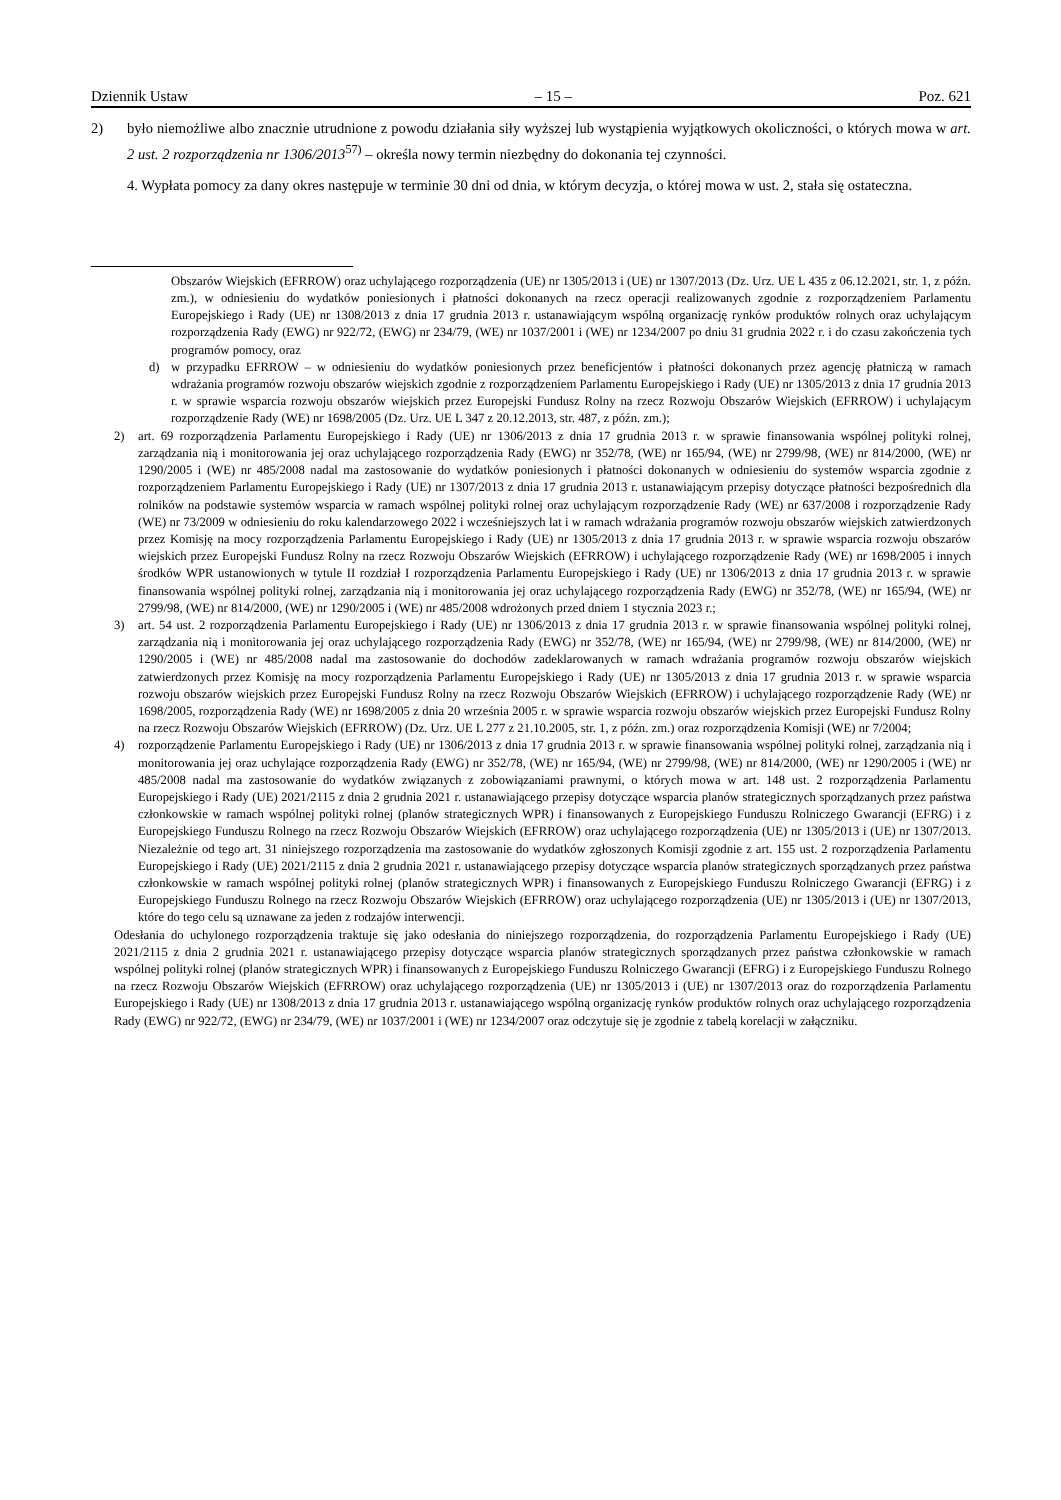Dziennik Ustaw – 15 – Poz. 621
2) było niemożliwe albo znacznie utrudnione z powodu działania siły wyższej lub wystąpienia wyjątkowych okoliczności, o których mowa w art. 2 ust. 2 rozporządzenia nr 1306/2013<sup>57)</sup> – określa nowy termin niezbędny do dokonania tej czynności.
4. Wypłata pomocy za dany okres następuje w terminie 30 dni od dnia, w którym decyzja, o której mowa w ust. 2, stała się ostateczna.
Obszarów Wiejskich (EFRROW) oraz uchylającego rozporządzenia (UE) nr 1305/2013 i (UE) nr 1307/2013 (Dz. Urz. UE L 435 z 06.12.2021, str. 1, z późn. zm.), w odniesieniu do wydatków poniesionych i płatności dokonanych na rzecz operacji realizowanych zgodnie z rozporządzeniem Parlamentu Europejskiego i Rady (UE) nr 1308/2013 z dnia 17 grudnia 2013 r. ustanawiającym wspólną organizację rynków produktów rolnych oraz uchylającym rozporządzenia Rady (EWG) nr 922/72, (EWG) nr 234/79, (WE) nr 1037/2001 i (WE) nr 1234/2007 po dniu 31 grudnia 2022 r. i do czasu zakończenia tych programów pomocy, oraz
d) w przypadku EFRROW – w odniesieniu do wydatków poniesionych przez beneficjentów i płatności dokonanych przez agencję płatniczą w ramach wdrażania programów rozwoju obszarów wiejskich zgodnie z rozporządzeniem Parlamentu Europejskiego i Rady (UE) nr 1305/2013 z dnia 17 grudnia 2013 r. w sprawie wsparcia rozwoju obszarów wiejskich przez Europejski Fundusz Rolny na rzecz Rozwoju Obszarów Wiejskich (EFRROW) i uchylającym rozporządzenie Rady (WE) nr 1698/2005 (Dz. Urz. UE L 347 z 20.12.2013, str. 487, z późn. zm.);
2) art. 69 rozporządzenia Parlamentu Europejskiego i Rady (UE) nr 1306/2013 z dnia 17 grudnia 2013 r. w sprawie finansowania wspólnej polityki rolnej, zarządzania nią i monitorowania jej oraz uchylającego rozporządzenia Rady (EWG) nr 352/78, (WE) nr 165/94, (WE) nr 2799/98, (WE) nr 814/2000, (WE) nr 1290/2005 i (WE) nr 485/2008 nadal ma zastosowanie do wydatków poniesionych i płatności dokonanych w odniesieniu do systemów wsparcia zgodnie z rozporządzeniem Parlamentu Europejskiego i Rady (UE) nr 1307/2013 z dnia 17 grudnia 2013 r. ustanawiającym przepisy dotyczące płatności bezpośrednich dla rolników na podstawie systemów wsparcia w ramach wspólnej polityki rolnej oraz uchylającym rozporządzenie Rady (WE) nr 637/2008 i rozporządzenie Rady (WE) nr 73/2009 w odniesieniu do roku kalendarzowego 2022 i wcześniejszych lat i w ramach wdrażania programów rozwoju obszarów wiejskich zatwierdzonych przez Komisję na mocy rozporządzenia Parlamentu Europejskiego i Rady (UE) nr 1305/2013 z dnia 17 grudnia 2013 r. w sprawie wsparcia rozwoju obszarów wiejskich przez Europejski Fundusz Rolny na rzecz Rozwoju Obszarów Wiejskich (EFRROW) i uchylającego rozporządzenie Rady (WE) nr 1698/2005 i innych środków WPR ustanowionych w tytule II rozdział I rozporządzenia Parlamentu Europejskiego i Rady (UE) nr 1306/2013 z dnia 17 grudnia 2013 r. w sprawie finansowania wspólnej polityki rolnej, zarządzania nią i monitorowania jej oraz uchylającego rozporządzenia Rady (EWG) nr 352/78, (WE) nr 165/94, (WE) nr 2799/98, (WE) nr 814/2000, (WE) nr 1290/2005 i (WE) nr 485/2008 wdrożonych przed dniem 1 stycznia 2023 r.;
3) art. 54 ust. 2 rozporządzenia Parlamentu Europejskiego i Rady (UE) nr 1306/2013 z dnia 17 grudnia 2013 r. w sprawie finansowania wspólnej polityki rolnej, zarządzania nią i monitorowania jej oraz uchylającego rozporządzenia Rady (EWG) nr 352/78, (WE) nr 165/94, (WE) nr 2799/98, (WE) nr 814/2000, (WE) nr 1290/2005 i (WE) nr 485/2008 nadal ma zastosowanie do dochodów zadeklarowanych w ramach wdrażania programów rozwoju obszarów wiejskich zatwierdzonych przez Komisję na mocy rozporządzenia Parlamentu Europejskiego i Rady (UE) nr 1305/2013 z dnia 17 grudnia 2013 r. w sprawie wsparcia rozwoju obszarów wiejskich przez Europejski Fundusz Rolny na rzecz Rozwoju Obszarów Wiejskich (EFRROW) i uchylającego rozporządzenie Rady (WE) nr 1698/2005, rozporządzenia Rady (WE) nr 1698/2005 z dnia 20 września 2005 r. w sprawie wsparcia rozwoju obszarów wiejskich przez Europejski Fundusz Rolny na rzecz Rozwoju Obszarów Wiejskich (EFRROW) (Dz. Urz. UE L 277 z 21.10.2005, str. 1, z późn. zm.) oraz rozporządzenia Komisji (WE) nr 7/2004;
4) rozporządzenie Parlamentu Europejskiego i Rady (UE) nr 1306/2013 z dnia 17 grudnia 2013 r. w sprawie finansowania wspólnej polityki rolnej, zarządzania nią i monitorowania jej oraz uchylające rozporządzenia Rady (EWG) nr 352/78, (WE) nr 165/94, (WE) nr 2799/98, (WE) nr 814/2000, (WE) nr 1290/2005 i (WE) nr 485/2008 nadal ma zastosowanie do wydatków związanych z zobowiązaniami prawnymi, o których mowa w art. 148 ust. 2 rozporządzenia Parlamentu Europejskiego i Rady (UE) 2021/2115 z dnia 2 grudnia 2021 r. ustanawiającego przepisy dotyczące wsparcia planów strategicznych sporządzanych przez państwa członkowskie w ramach wspólnej polityki rolnej (planów strategicznych WPR) i finansowanych z Europejskiego Funduszu Rolniczego Gwarancji (EFRG) i z Europejskiego Funduszu Rolnego na rzecz Rozwoju Obszarów Wiejskich (EFRROW) oraz uchylającego rozporządzenia (UE) nr 1305/2013 i (UE) nr 1307/2013. Niezależnie od tego art. 31 niniejszego rozporządzenia ma zastosowanie do wydatków zgłoszonych Komisji zgodnie z art. 155 ust. 2 rozporządzenia Parlamentu Europejskiego i Rady (UE) 2021/2115 z dnia 2 grudnia 2021 r. ustanawiającego przepisy dotyczące wsparcia planów strategicznych sporządzanych przez państwa członkowskie w ramach wspólnej polityki rolnej (planów strategicznych WPR) i finansowanych z Europejskiego Funduszu Rolniczego Gwarancji (EFRG) i z Europejskiego Funduszu Rolnego na rzecz Rozwoju Obszarów Wiejskich (EFRROW) oraz uchylającego rozporządzenia (UE) nr 1305/2013 i (UE) nr 1307/2013, które do tego celu są uznawane za jeden z rodzajów interwencji.
Odesłania do uchylonego rozporządzenia traktuje się jako odesłania do niniejszego rozporządzenia, do rozporządzenia Parlamentu Europejskiego i Rady (UE) 2021/2115 z dnia 2 grudnia 2021 r. ustanawiającego przepisy dotyczące wsparcia planów strategicznych sporządzanych przez państwa członkowskie w ramach wspólnej polityki rolnej (planów strategicznych WPR) i finansowanych z Europejskiego Funduszu Rolniczego Gwarancji (EFRG) i z Europejskiego Funduszu Rolnego na rzecz Rozwoju Obszarów Wiejskich (EFRROW) oraz uchylającego rozporządzenia (UE) nr 1305/2013 i (UE) nr 1307/2013 oraz do rozporządzenia Parlamentu Europejskiego i Rady (UE) nr 1308/2013 z dnia 17 grudnia 2013 r. ustanawiającego wspólną organizację rynków produktów rolnych oraz uchylającego rozporządzenia Rady (EWG) nr 922/72, (EWG) nr 234/79, (WE) nr 1037/2001 i (WE) nr 1234/2007 oraz odczytuje się je zgodnie z tabelą korelacji w załączniku.